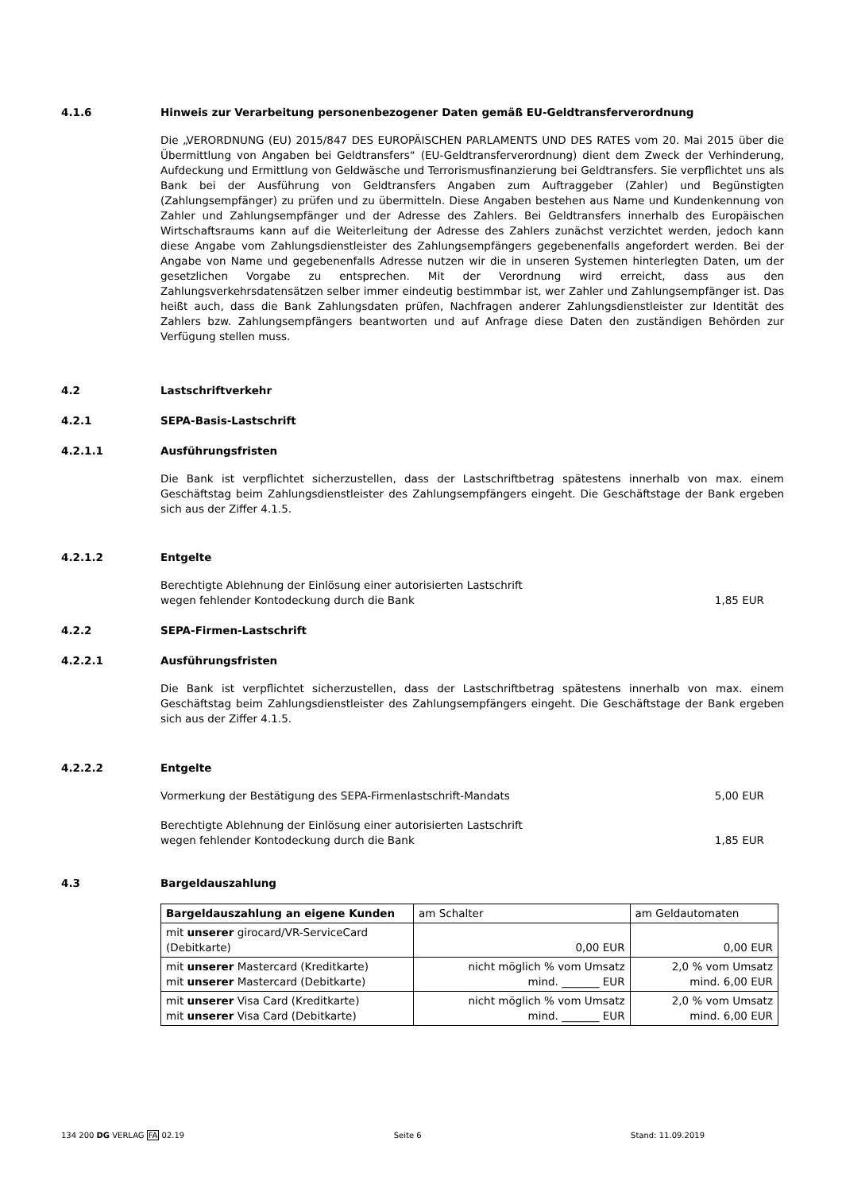4.1.6 Hinweis zur Verarbeitung personenbezogener Daten gemäß EU-Geldtransferverordnung
Die „VERORDNUNG (EU) 2015/847 DES EUROPÄISCHEN PARLAMENTS UND DES RATES vom 20. Mai 2015 über die Übermittlung von Angaben bei Geldtransfers“ (EU-Geldtransferverordnung) dient dem Zweck der Verhinderung, Aufdeckung und Ermittlung von Geldwäsche und Terrorismusfinanzierung bei Geldtransfers. Sie verpflichtet uns als Bank bei der Ausführung von Geldtransfers Angaben zum Auftraggeber (Zahler) und Begünstigten (Zahlungsempfänger) zu prüfen und zu übermitteln. Diese Angaben bestehen aus Name und Kundenkennung von Zahler und Zahlungsempfänger und der Adresse des Zahlers. Bei Geldtransfers innerhalb des Europäischen Wirtschaftsraums kann auf die Weiterleitung der Adresse des Zahlers zunächst verzichtet werden, jedoch kann diese Angabe vom Zahlungsdienstleister des Zahlungsempfängers gegebenenfalls angefordert werden. Bei der Angabe von Name und gegebenenfalls Adresse nutzen wir die in unseren Systemen hinterlegten Daten, um der gesetzlichen Vorgabe zu entsprechen. Mit der Verordnung wird erreicht, dass aus den Zahlungsverkehrsdatensätzen selber immer eindeutig bestimmbar ist, wer Zahler und Zahlungsempfänger ist. Das heißt auch, dass die Bank Zahlungsdaten prüfen, Nachfragen anderer Zahlungsdienstleister zur Identität des Zahlers bzw. Zahlungsempfängers beantworten und auf Anfrage diese Daten den zuständigen Behörden zur Verfügung stellen muss.
4.2 Lastschriftverkehr
4.2.1 SEPA-Basis-Lastschrift
4.2.1.1 Ausführungsfristen
Die Bank ist verpflichtet sicherzustellen, dass der Lastschriftbetrag spätestens innerhalb von max. einem Geschäftstag beim Zahlungsdienstleister des Zahlungsempfängers eingeht. Die Geschäftstage der Bank ergeben sich aus der Ziffer 4.1.5.
4.2.1.2 Entgelte
Berechtigte Ablehnung der Einlösung einer autorisierten Lastschrift
wegen fehlender Kontodeckung durch die Bank
1,85 EUR
4.2.2 SEPA-Firmen-Lastschrift
4.2.2.1 Ausführungsfristen
Die Bank ist verpflichtet sicherzustellen, dass der Lastschriftbetrag spätestens innerhalb von max. einem Geschäftstag beim Zahlungsdienstleister des Zahlungsempfängers eingeht. Die Geschäftstage der Bank ergeben sich aus der Ziffer 4.1.5.
4.2.2.2 Entgelte
Vormerkung der Bestätigung des SEPA-Firmenlastschrift-Mandats
5,00 EUR
Berechtigte Ablehnung der Einlösung einer autorisierten Lastschrift
wegen fehlender Kontodeckung durch die Bank
1,85 EUR
4.3 Bargeldauszahlung
| Bargeldauszahlung an eigene Kunden | am Schalter | am Geldautomaten |
| --- | --- | --- |
| mit unserer girocard/VR-ServiceCard (Debitkarte) | 0,00 EUR | 0,00 EUR |
| mit unserer Mastercard (Kreditkarte) mit unserer Mastercard (Debitkarte) | nicht möglich % vom Umsatz mind. _______ EUR | 2,0 % vom Umsatz mind. 6,00 EUR |
| mit unserer Visa Card (Kreditkarte) mit unserer Visa Card (Debitkarte) | nicht möglich % vom Umsatz mind. _______ EUR | 2,0 % vom Umsatz mind. 6,00 EUR |
134 200 DG VERLAG FA 02.19 Seite 6 Stand: 11.09.2019